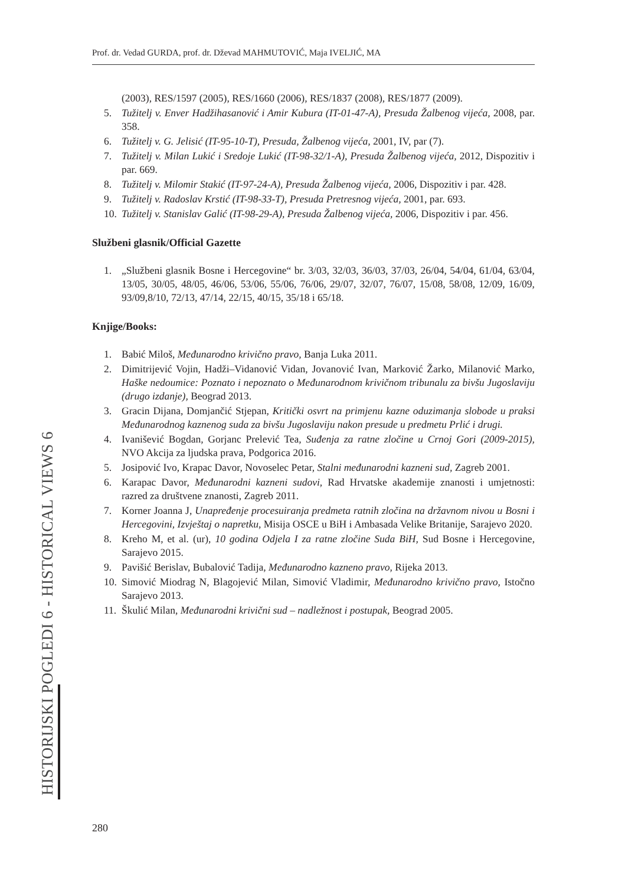Prof. dr. Vedad GURDA, prof. dr. Dževad MAHMUTOVIĆ, Maja IVELJIĆ, MA
(2003), RES/1597 (2005), RES/1660 (2006), RES/1837 (2008), RES/1877 (2009).
5. Tužitelj v. Enver Hadžihasanović i Amir Kubura (IT-01-47-A), Presuda Žalbenog vijeća, 2008, par. 358.
6. Tužitelj v. G. Jelisić (IT-95-10-T), Presuda, Žalbenog vijeća, 2001, IV, par (7).
7. Tužitelj v. Milan Lukić i Sredoje Lukić (IT-98-32/1-A), Presuda Žalbenog vijeća, 2012, Dispozitiv i par. 669.
8. Tužitelj v. Milomir Stakić (IT-97-24-A), Presuda Žalbenog vijeća, 2006, Dispozitiv i par. 428.
9. Tužitelj v. Radoslav Krstić (IT-98-33-T), Presuda Pretresnog vijeća, 2001, par. 693.
10. Tužitelj v. Stanislav Galić (IT-98-29-A), Presuda Žalbenog vijeća, 2006, Dispozitiv i par. 456.
Službeni glasnik/Official Gazette
1. „Službeni glasnik Bosne i Hercegovine“ br. 3/03, 32/03, 36/03, 37/03, 26/04, 54/04, 61/04, 63/04, 13/05, 30/05, 48/05, 46/06, 53/06, 55/06, 76/06, 29/07, 32/07, 76/07, 15/08, 58/08, 12/09, 16/09, 93/09,8/10, 72/13, 47/14, 22/15, 40/15, 35/18 i 65/18.
Knjige/Books:
1. Babić Miloš, Međunarodno krivično pravo, Banja Luka 2011.
2. Dimitrijević Vojin, Hadži–Vidanović Vidan, Jovanović Ivan, Marković Žarko, Milanović Marko, Haške nedoumice: Poznato i nepoznato o Međunarodnom krivičnom tribunalu za bivšu Jugoslaviju (drugo izdanje), Beograd 2013.
3. Gracin Dijana, Domjančić Stjepan, Kritički osvrt na primjenu kazne oduzimanja slobode u praksi Međunarodnog kaznenog suda za bivšu Jugoslaviju nakon presude u predmetu Prlić i drugi.
4. Ivanišević Bogdan, Gorjanc Prelević Tea, Suđenja za ratne zločine u Crnoj Gori (2009-2015), NVO Akcija za ljudska prava, Podgorica 2016.
5. Josipović Ivo, Krapac Davor, Novoselec Petar, Stalni međunarodni kazneni sud, Zagreb 2001.
6. Karapac Davor, Međunarodni kazneni sudovi, Rad Hrvatske akademije znanosti i umjetnosti: razred za društvene znanosti, Zagreb 2011.
7. Korner Joanna J, Unapređenje procesuiranja predmeta ratnih zločina na državnom nivou u Bosni i Hercegovini, Izvještaj o napretku, Misija OSCE u BiH i Ambasada Velike Britanije, Sarajevo 2020.
8. Kreho M, et al. (ur), 10 godina Odjela I za ratne zločine Suda BiH, Sud Bosne i Hercegovine, Sarajevo 2015.
9. Pavišić Berislav, Bubalović Tadija, Međunarodno kazneno pravo, Rijeka 2013.
10. Simović Miodrag N, Blagojević Milan, Simović Vladimir, Međunarodno krivično pravo, Istočno Sarajevo 2013.
11. Škulić Milan, Međunarodni krivični sud – nadležnost i postupak, Beograd 2005.
HISTORIJSKI POGLEDI 6 - HISTORICAL VIEWS 6
280